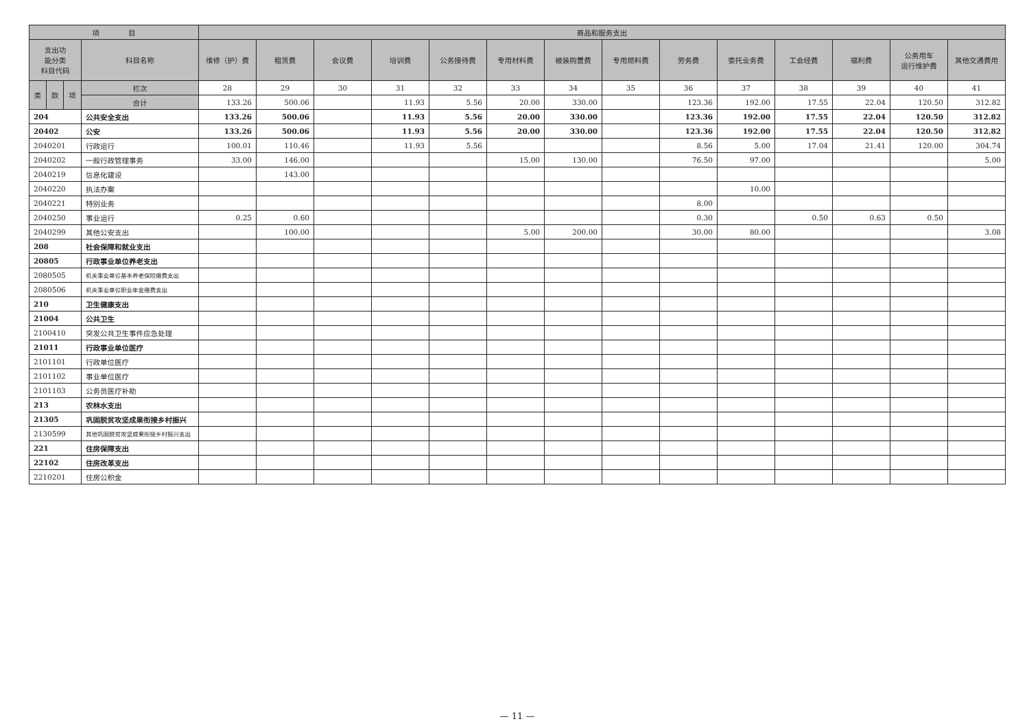| 项 目 | | | | 商品和服务支出 | | | | | | | | | | | | | |
| --- | --- | --- | --- | --- | --- | --- | --- | --- | --- | --- | --- | --- | --- | --- | --- | --- | --- |
| 支出功 能分类 科目代码 | | | 科目名称 | 维修（护）费 | 租赁费 | 会议费 | 培训费 | 公务接待费 | 专用材料费 | 被装购置费 | 专用燃料费 | 劳务费 | 委托业务费 | 工会经费 | 福利费 | 公务用车 运行维护费 | 其他交通费用 |
| 类 | 款 | 项 | 栏次 | 28 | 29 | 30 | 31 | 32 | 33 | 34 | 35 | 36 | 37 | 38 | 39 | 40 | 41 |
| | | | 合计 | 133.26 | 500.06 | | 11.93 | 5.56 | 20.00 | 330.00 | | 123.36 | 192.00 | 17.55 | 22.04 | 120.50 | 312.82 |
| 204 | | | 公共安全支出 | 133.26 | 500.06 | | 11.93 | 5.56 | 20.00 | 330.00 | | 123.36 | 192.00 | 17.55 | 22.04 | 120.50 | 312.82 |
| 20402 | | | 公安 | 133.26 | 500.06 | | 11.93 | 5.56 | 20.00 | 330.00 | | 123.36 | 192.00 | 17.55 | 22.04 | 120.50 | 312.82 |
| 2040201 | | | 行政运行 | 100.01 | 110.46 | | 11.93 | 5.56 | | | | 8.56 | 5.00 | 17.04 | 21.41 | 120.00 | 304.74 |
| 2040202 | | | 一般行政管理事务 | 33.00 | 146.00 | | | | 15.00 | 130.00 | | 76.50 | 97.00 | | | | 5.00 |
| 2040219 | | | 信息化建设 | | 143.00 | | | | | | | | | | | | |
| 2040220 | | | 执法办案 | | | | | | | | | | 10.00 | | | | |
| 2040221 | | | 特别业务 | | | | | | | | | 8.00 | | | | | |
| 2040250 | | | 事业运行 | 0.25 | 0.60 | | | | | | | 0.30 | | 0.50 | 0.63 | 0.50 | |
| 2040299 | | | 其他公安支出 | | 100.00 | | | | 5.00 | 200.00 | | 30.00 | 80.00 | | | | 3.08 |
| 208 | | | 社会保障和就业支出 | | | | | | | | | | | | | | |
| 20805 | | | 行政事业单位养老支出 | | | | | | | | | | | | | | |
| 2080505 | | | 机关事业单位基本养老保险缴费支出 | | | | | | | | | | | | | | |
| 2080506 | | | 机关事业单位职业年金缴费支出 | | | | | | | | | | | | | | |
| 210 | | | 卫生健康支出 | | | | | | | | | | | | | | |
| 21004 | | | 公共卫生 | | | | | | | | | | | | | | |
| 2100410 | | | 突发公共卫生事件应急处理 | | | | | | | | | | | | | | |
| 21011 | | | 行政事业单位医疗 | | | | | | | | | | | | | | |
| 2101101 | | | 行政单位医疗 | | | | | | | | | | | | | | |
| 2101102 | | | 事业单位医疗 | | | | | | | | | | | | | | |
| 2101103 | | | 公务员医疗补助 | | | | | | | | | | | | | | |
| 213 | | | 农林水支出 | | | | | | | | | | | | | | |
| 21305 | | | 巩固脱贫攻坚成果衔接乡村振兴 | | | | | | | | | | | | | | |
| 2130599 | | | 其他巩固脱贫攻坚成果衔接乡村振兴支出 | | | | | | | | | | | | | | |
| 221 | | | 住房保障支出 | | | | | | | | | | | | | | |
| 22102 | | | 住房改革支出 | | | | | | | | | | | | | | |
| 2210201 | | | 住房公积金 | | | | | | | | | | | | | | |
— 11 —